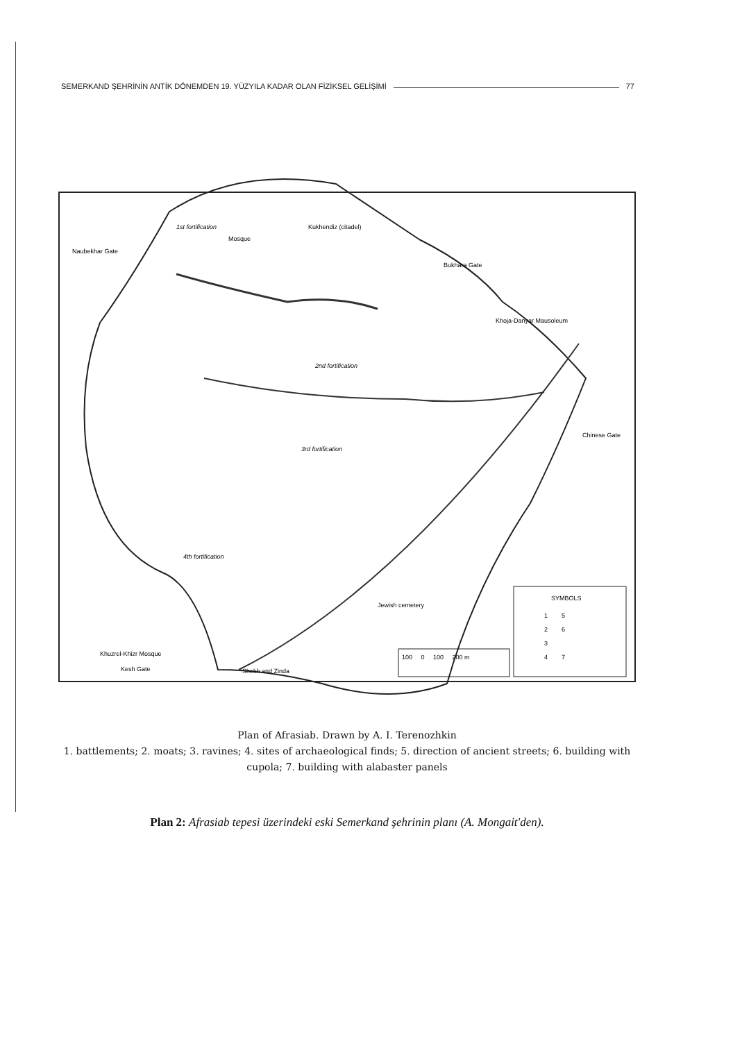SEMERKAND ŞEHRİNİN ANTİK DÖNEMDEN 19. YÜZYILA KADAR OLAN FİZİKSEL GELİŞİMİ 77
1st fortification
Mosque
Kukhendiz (citadel)
Naubekhar Gate
Bukhara Gate
Khoja-Danyar Mausoleum
2nd fortification
Chinese Gate
3rd fortification
4th fortification
Jewish cemetery
Khuzrel-Khizr Mosque
Kesh Gate
Shekh and Zinda
SYMBOLS
1 5
2 6
3
4 7
100 0 100 200 m
Plan of Afrasiab. Drawn by A. I. Terenozhkin
1. battlements; 2. moats; 3. ravines; 4. sites of archaeological finds; 5. direction of ancient streets; 6. building with cupola; 7. building with alabaster panels
Plan 2: Afrasiab tepesi üzerindeki eski Semerkand şehrinin planı (A. Mongait'den).